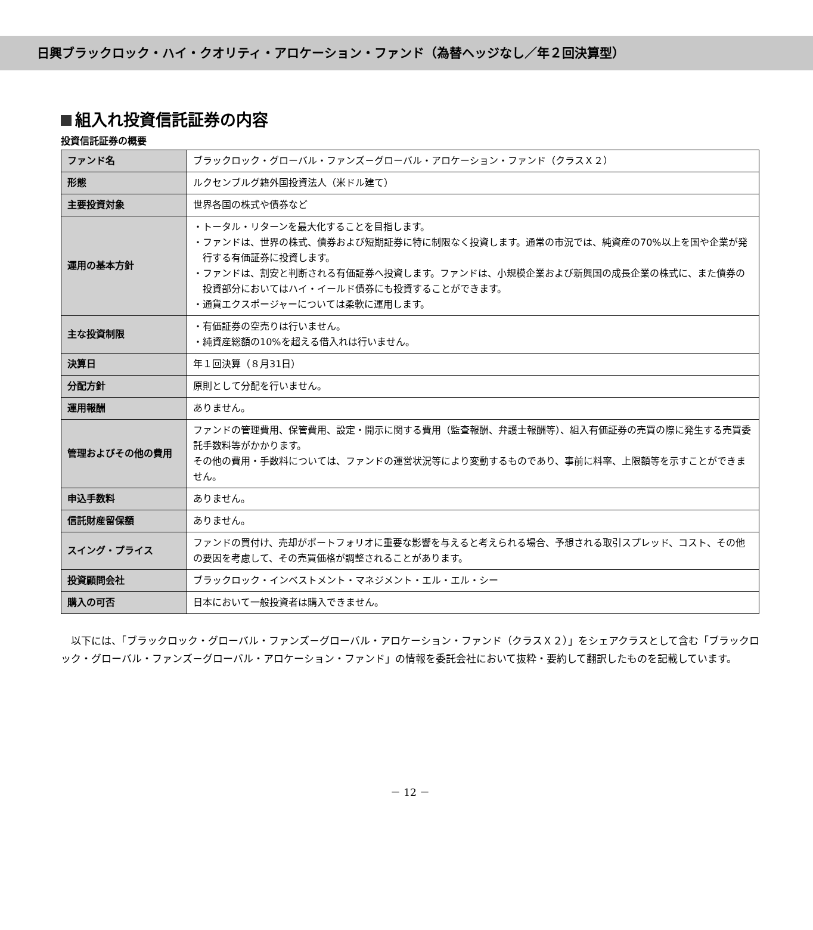日興ブラックロック・ハイ・クオリティ・アロケーション・ファンド（為替ヘッジなし／年２回決算型）
組入れ投資信託証券の内容
投資信託証券の概要
| ファンド名 | ブラックロック・グローバル・ファンズ－グローバル・アロケーション・ファンド（クラスＸ２） |
| 形態 | ルクセンブルグ籍外国投資法人（米ドル建て） |
| 主要投資対象 | 世界各国の株式や債券など |
| 運用の基本方針 | ・トータル・リターンを最大化することを目指します。 ・ファンドは、世界の株式、債券および短期証券に特に制限なく投資します。通常の市況では、純資産の70%以上を国や企業が発行する有価証券に投資します。 ・ファンドは、割安と判断される有価証券へ投資します。ファンドは、小規模企業および新興国の成長企業の株式に、また債券の投資部分においてはハイ・イールド債券にも投資することができます。 ・通貨エクスポージャーについては柔軟に運用します。 |
| 主な投資制限 | ・有価証券の空売りは行いません。 ・純資産総額の10%を超える借入れは行いません。 |
| 決算日 | 年１回決算（８月31日） |
| 分配方針 | 原則として分配を行いません。 |
| 運用報酬 | ありません。 |
| 管理およびその他の費用 | ファンドの管理費用、保管費用、設定・開示に関する費用（監査報酬、弁護士報酬等）、組入有価証券の売買の際に発生する売買委託手数料等がかかります。 その他の費用・手数料については、ファンドの運営状況等により変動するものであり、事前に料率、上限額等を示すことができません。 |
| 申込手数料 | ありません。 |
| 信託財産留保額 | ありません。 |
| スイング・プライス | ファンドの買付け、売却がポートフォリオに重要な影響を与えると考えられる場合、予想される取引スプレッド、コスト、その他の要因を考慮して、その売買価格が調整されることがあります。 |
| 投資顧問会社 | ブラックロック・インベストメント・マネジメント・エル・エル・シー |
| 購入の可否 | 日本において一般投資者は購入できません。 |
以下には、「ブラックロック・グローバル・ファンズ－グローバル・アロケーション・ファンド（クラスＸ２）」をシェアクラスとして含む「ブラックロック・グローバル・ファンズ－グローバル・アロケーション・ファンド」の情報を委託会社において抜粋・要約して翻訳したものを記載しています。
－ 12 －